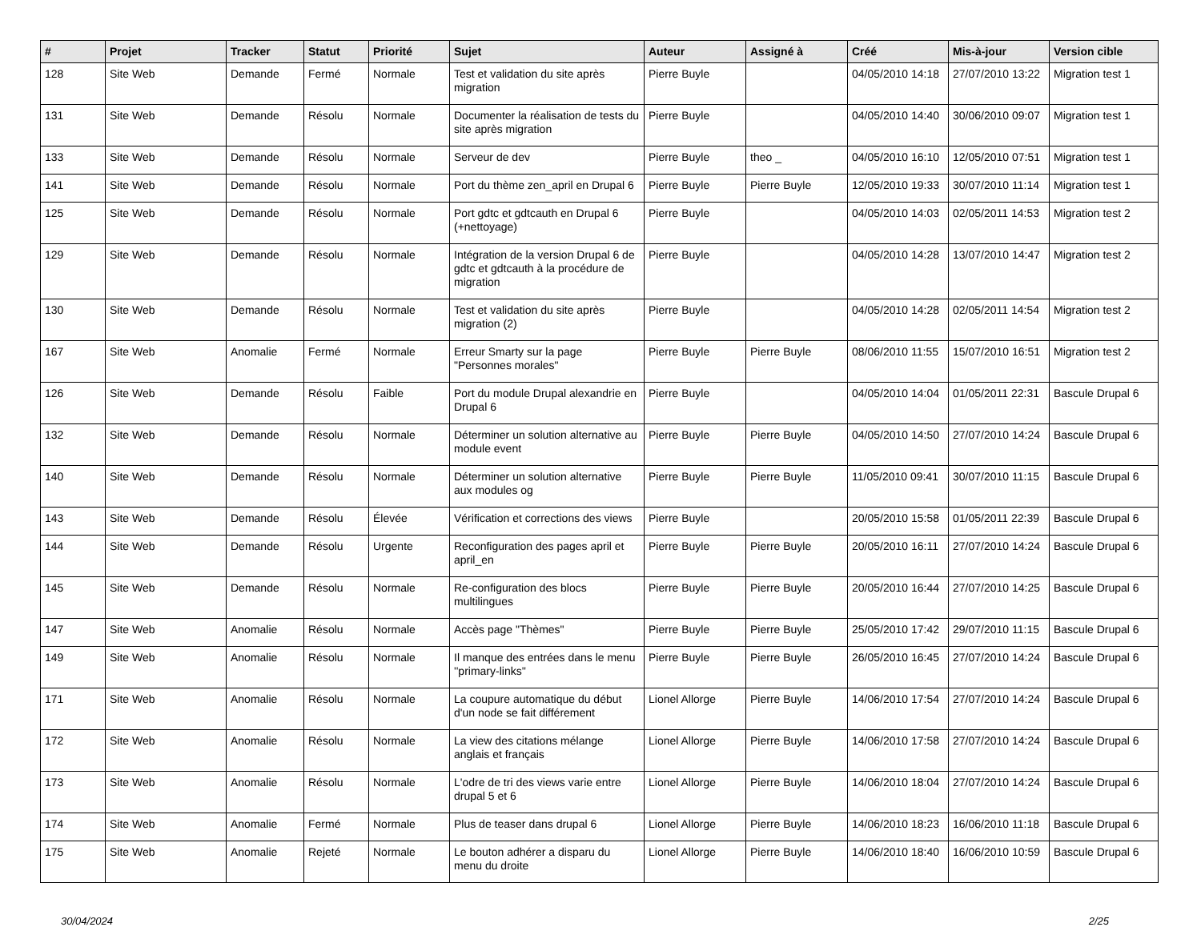| # | Projet | Tracker | Statut | Priorité | Sujet | Auteur | Assigné à | Créé | Mis-à-jour | Version cible |
| --- | --- | --- | --- | --- | --- | --- | --- | --- | --- | --- |
| 128 | Site Web | Demande | Fermé | Normale | Test et validation du site après migration | Pierre Buyle | | 04/05/2010 14:18 | 27/07/2010 13:22 | Migration test 1 |
| 131 | Site Web | Demande | Résolu | Normale | Documenter la réalisation de tests du site après migration | Pierre Buyle | | 04/05/2010 14:40 | 30/06/2010 09:07 | Migration test 1 |
| 133 | Site Web | Demande | Résolu | Normale | Serveur de dev | Pierre Buyle | theo _ | 04/05/2010 16:10 | 12/05/2010 07:51 | Migration test 1 |
| 141 | Site Web | Demande | Résolu | Normale | Port du thème zen_april en Drupal 6 | Pierre Buyle | Pierre Buyle | 12/05/2010 19:33 | 30/07/2010 11:14 | Migration test 1 |
| 125 | Site Web | Demande | Résolu | Normale | Port gdtc et gdtcauth en Drupal 6 (+nettoyage) | Pierre Buyle | | 04/05/2010 14:03 | 02/05/2011 14:53 | Migration test 2 |
| 129 | Site Web | Demande | Résolu | Normale | Intégration de la version Drupal 6 de gdtc et gdtcauth à la procédure de migration | Pierre Buyle | | 04/05/2010 14:28 | 13/07/2010 14:47 | Migration test 2 |
| 130 | Site Web | Demande | Résolu | Normale | Test et validation du site après migration (2) | Pierre Buyle | | 04/05/2010 14:28 | 02/05/2011 14:54 | Migration test 2 |
| 167 | Site Web | Anomalie | Fermé | Normale | Erreur Smarty sur la page "Personnes morales" | Pierre Buyle | Pierre Buyle | 08/06/2010 11:55 | 15/07/2010 16:51 | Migration test 2 |
| 126 | Site Web | Demande | Résolu | Faible | Port du module Drupal alexandrie en Drupal 6 | Pierre Buyle | | 04/05/2010 14:04 | 01/05/2011 22:31 | Bascule Drupal 6 |
| 132 | Site Web | Demande | Résolu | Normale | Déterminer un solution alternative au module event | Pierre Buyle | Pierre Buyle | 04/05/2010 14:50 | 27/07/2010 14:24 | Bascule Drupal 6 |
| 140 | Site Web | Demande | Résolu | Normale | Déterminer un solution alternative aux modules og | Pierre Buyle | Pierre Buyle | 11/05/2010 09:41 | 30/07/2010 11:15 | Bascule Drupal 6 |
| 143 | Site Web | Demande | Résolu | Élevée | Vérification et corrections des views | Pierre Buyle | | 20/05/2010 15:58 | 01/05/2011 22:39 | Bascule Drupal 6 |
| 144 | Site Web | Demande | Résolu | Urgente | Reconfiguration des pages april et april_en | Pierre Buyle | Pierre Buyle | 20/05/2010 16:11 | 27/07/2010 14:24 | Bascule Drupal 6 |
| 145 | Site Web | Demande | Résolu | Normale | Re-configuration des blocs multilingues | Pierre Buyle | Pierre Buyle | 20/05/2010 16:44 | 27/07/2010 14:25 | Bascule Drupal 6 |
| 147 | Site Web | Anomalie | Résolu | Normale | Accès page "Thèmes" | Pierre Buyle | Pierre Buyle | 25/05/2010 17:42 | 29/07/2010 11:15 | Bascule Drupal 6 |
| 149 | Site Web | Anomalie | Résolu | Normale | Il manque des entrées dans le menu ''primary-links'' | Pierre Buyle | Pierre Buyle | 26/05/2010 16:45 | 27/07/2010 14:24 | Bascule Drupal 6 |
| 171 | Site Web | Anomalie | Résolu | Normale | La coupure automatique du début d'un node se fait différement | Lionel Allorge | Pierre Buyle | 14/06/2010 17:54 | 27/07/2010 14:24 | Bascule Drupal 6 |
| 172 | Site Web | Anomalie | Résolu | Normale | La view des citations mélange anglais et français | Lionel Allorge | Pierre Buyle | 14/06/2010 17:58 | 27/07/2010 14:24 | Bascule Drupal 6 |
| 173 | Site Web | Anomalie | Résolu | Normale | L'odre de tri des views varie entre drupal 5 et 6 | Lionel Allorge | Pierre Buyle | 14/06/2010 18:04 | 27/07/2010 14:24 | Bascule Drupal 6 |
| 174 | Site Web | Anomalie | Fermé | Normale | Plus de teaser dans drupal 6 | Lionel Allorge | Pierre Buyle | 14/06/2010 18:23 | 16/06/2010 11:18 | Bascule Drupal 6 |
| 175 | Site Web | Anomalie | Rejeté | Normale | Le bouton adhérer a disparu du menu du droite | Lionel Allorge | Pierre Buyle | 14/06/2010 18:40 | 16/06/2010 10:59 | Bascule Drupal 6 |
30/04/2024 2/25